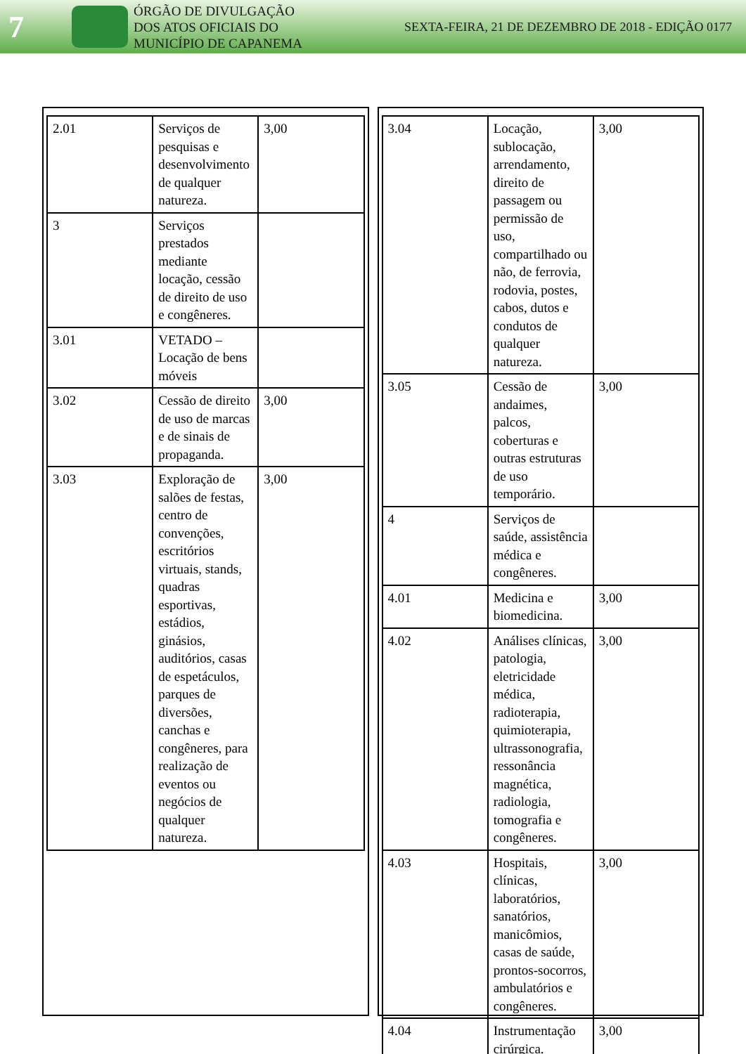7
ÓRGÃO DE DIVULGAÇÃO
DOS ATOS OFICIAIS DO
MUNICÍPIO DE CAPANEMA
SEXTA-FEIRA, 21 DE DEZEMBRO DE 2018 - EDIÇÃO 0177
| 2.01 | Serviços de pesquisas e desenvolvimento de qualquer natureza. | 3,00 |
| 3 | Serviços prestados mediante locação, cessão de direito de uso e congêneres. | |
| 3.01 | VETADO – Locação de bens móveis | |
| 3.02 | Cessão de direito de uso de marcas e de sinais de propaganda. | 3,00 |
| 3.03 | Exploração de salões de festas, centro de convenções, escritórios virtuais, stands, quadras esportivas, estádios, ginásios, auditórios, casas de espetáculos, parques de diversões, canchas e congêneres, para realização de eventos ou negócios de qualquer natureza. | 3,00 |
| 3.04 | Locação, sublocação, arrendamento, direito de passagem ou permissão de uso, compartilhado ou não, de ferrovia, rodovia, postes, cabos, dutos e condutos de qualquer natureza. | 3,00 |
| 3.05 | Cessão de andaimes, palcos, coberturas e outras estruturas de uso temporário. | 3,00 |
| 4 | Serviços de saúde, assistência médica e congêneres. | |
| 4.01 | Medicina e biomedicina. | 3,00 |
| 4.02 | Análises clínicas, patologia, eletricidade médica, radioterapia, quimioterapia, ultrassonografia, ressonância magnética, radiologia, tomografia e congêneres. | 3,00 |
| 4.03 | Hospitais, clínicas, laboratórios, sanatórios, manicômios, casas de saúde, prontos-socorros, ambulatórios e congêneres. | 3,00 |
| 4.04 | Instrumentação cirúrgica. | 3,00 |